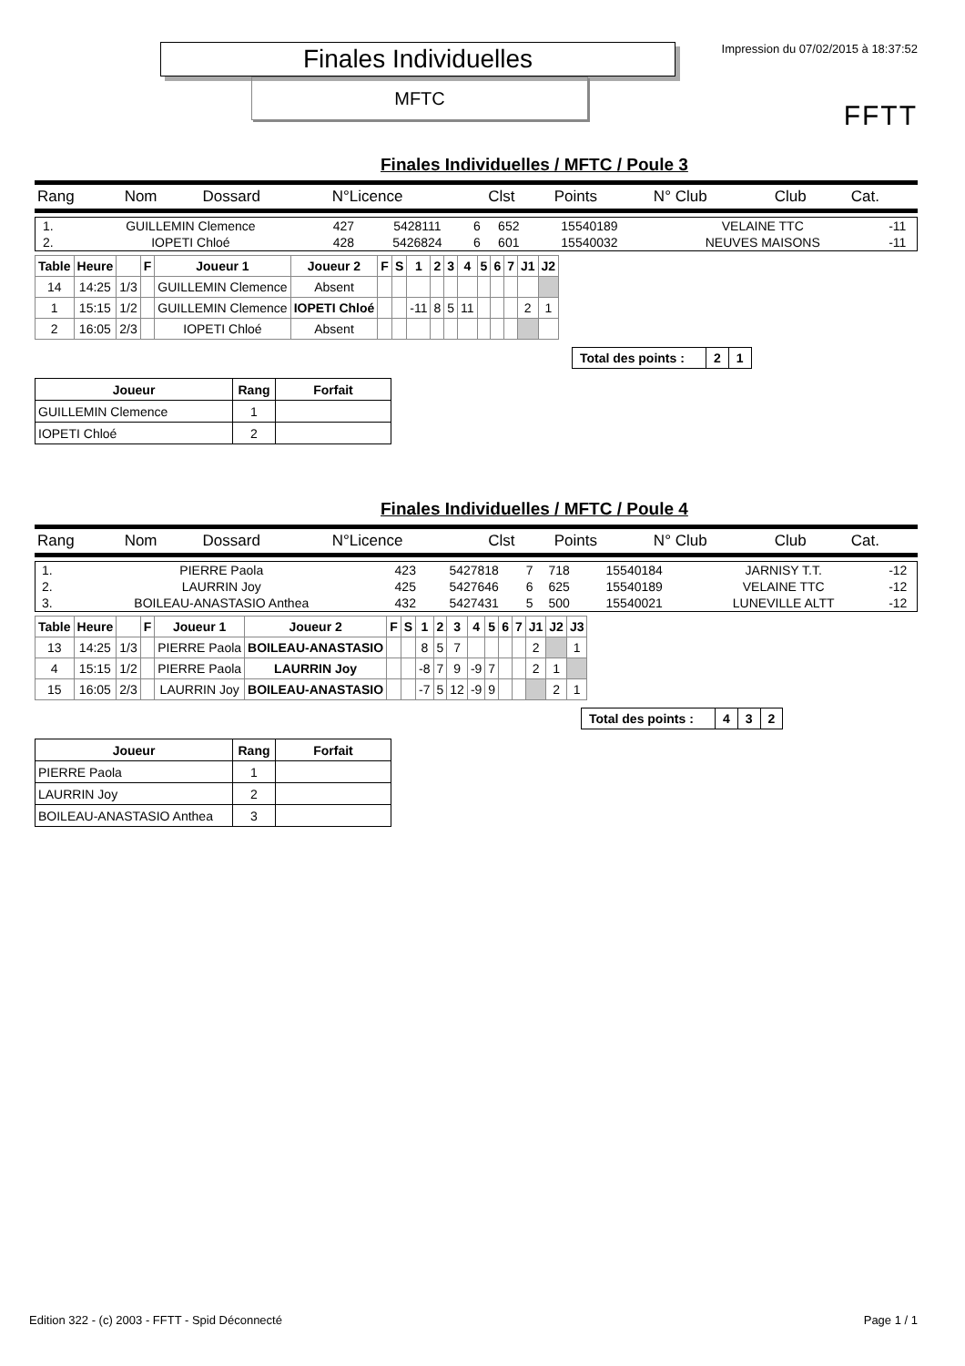Finales Individuelles
MFTC
Impression du 07/02/2015 à 18:37:52
FFTT
Finales Individuelles / MFTC / Poule 3
| Rang | Nom | Dossard | N°Licence | Clst | Points | N° Club | Club | Cat. |
| 1. | GUILLEMIN Clemence | 427 | 5428111 | 6 | 652 | 15540189 | VELAINE TTC | -11 |
| 2. | IOPETI Chloé | 428 | 5426824 | 6 | 601 | 15540032 | NEUVES MAISONS | -11 |
| Table | Heure | | F | Joueur 1 | Joueur 2 | F | S | 1 | 2 | 3 | 4 | 5 | 6 | 7 | J1 | J2 |
| --- | --- | --- | --- | --- | --- | --- | --- | --- | --- | --- | --- | --- | --- | --- | --- | --- |
| 14 | 14:25 | 1/3 | | GUILLEMIN Clemence | Absent | | | | | | | | | | | |
| 1 | 15:15 | 1/2 | | GUILLEMIN Clemence | IOPETI Chloé | | | -11 | 8 | 5 | 11 | | | | 2 | 1 |
| 2 | 16:05 | 2/3 | | IOPETI Chloé | Absent | | | | | | | | | | | |
| Total des points : | 2 | 1 |
| Joueur | Rang | Forfait |
| --- | --- | --- |
| GUILLEMIN Clemence | 1 | |
| IOPETI Chloé | 2 | |
Finales Individuelles / MFTC / Poule 4
| Rang | Nom | Dossard | N°Licence | Clst | Points | N° Club | Club | Cat. |
| 1. | PIERRE Paola | 423 | 5427818 | 7 | 718 | 15540184 | JARNISY T.T. | -12 |
| 2. | LAURRIN Joy | 425 | 5427646 | 6 | 625 | 15540189 | VELAINE TTC | -12 |
| 3. | BOILEAU-ANASTASIO Anthea | 432 | 5427431 | 5 | 500 | 15540021 | LUNEVILLE ALTT | -12 |
| Table | Heure | | F | Joueur 1 | Joueur 2 | F | S | 1 | 2 | 3 | 4 | 5 | 6 | 7 | J1 | J2 | J3 |
| --- | --- | --- | --- | --- | --- | --- | --- | --- | --- | --- | --- | --- | --- | --- | --- | --- | --- |
| 13 | 14:25 | 1/3 | | PIERRE Paola | BOILEAU-ANASTASIO | | | 8 | 5 | 7 | | | | | 2 | | 1 |
| 4 | 15:15 | 1/2 | | PIERRE Paola | LAURRIN Joy | | | -8 | 7 | 9 | -9 | 7 | | | 2 | 1 | |
| 15 | 16:05 | 2/3 | | LAURRIN Joy | BOILEAU-ANASTASIO | | | -7 | 5 | 12 | -9 | 9 | | | | 2 | 1 |
| Total des points : | 4 | 3 | 2 |
| Joueur | Rang | Forfait |
| --- | --- | --- |
| PIERRE Paola | 1 | |
| LAURRIN Joy | 2 | |
| BOILEAU-ANASTASIO Anthea | 3 | |
Edition 322 - (c) 2003 - FFTT - Spid Déconnecté Page 1 / 1